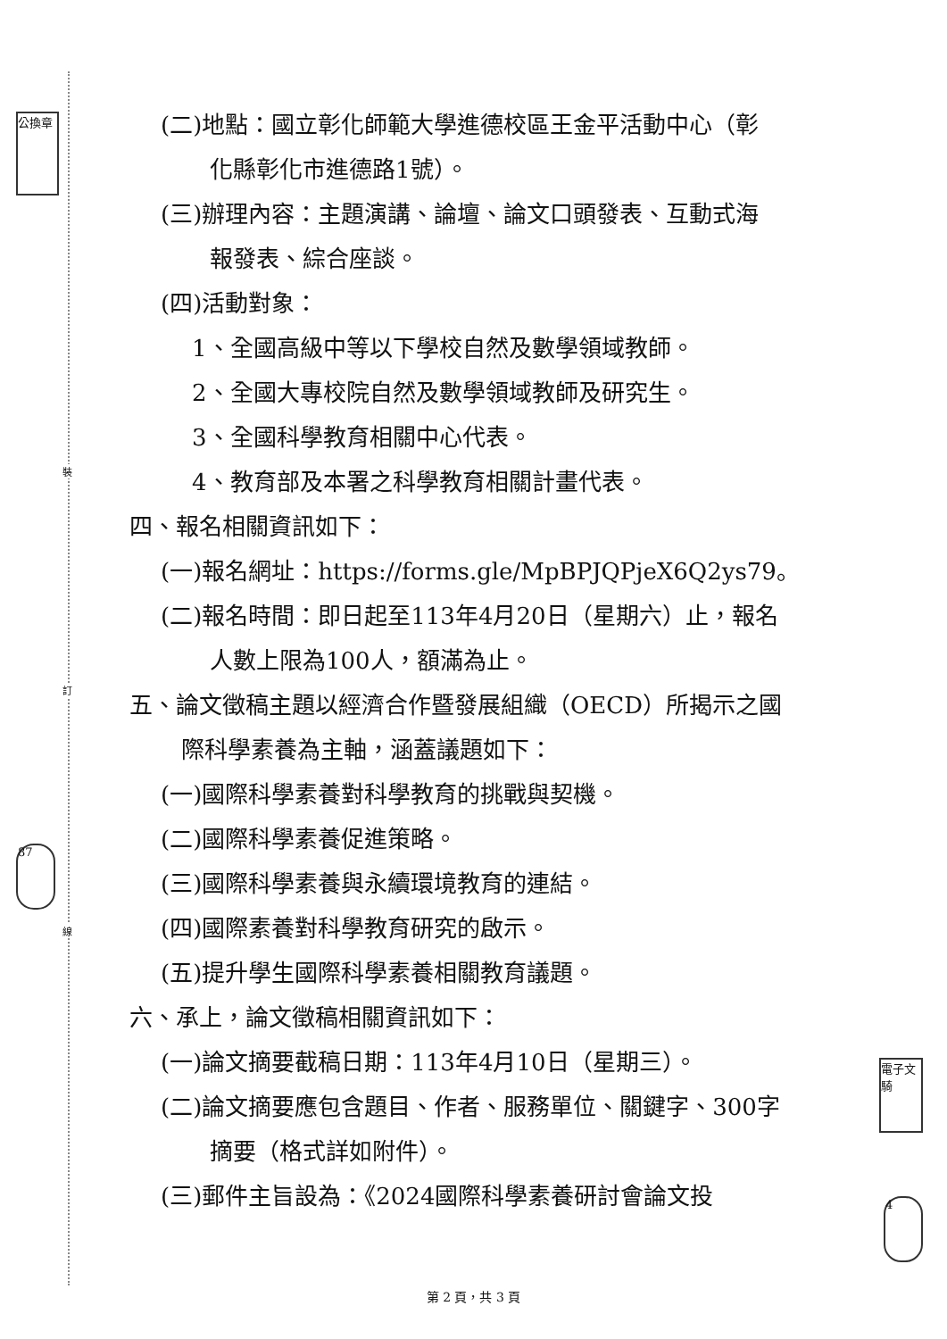裝
訂
線
公換章
87
電子文騎
4
(二)地點：國立彰化師範大學進德校區王金平活動中心（彰
化縣彰化市進德路1號）。
(三)辦理內容：主題演講、論壇、論文口頭發表、互動式海
報發表、綜合座談。
(四)活動對象：
1、全國高級中等以下學校自然及數學領域教師。
2、全國大專校院自然及數學領域教師及研究生。
3、全國科學教育相關中心代表。
4、教育部及本署之科學教育相關計畫代表。
四、報名相關資訊如下：
(一)報名網址：https://forms.gle/MpBPJQPjeX6Q2ys79。
(二)報名時間：即日起至113年4月20日（星期六）止，報名
人數上限為100人，額滿為止。
五、論文徵稿主題以經濟合作暨發展組織（OECD）所揭示之國
際科學素養為主軸，涵蓋議題如下：
(一)國際科學素養對科學教育的挑戰與契機。
(二)國際科學素養促進策略。
(三)國際科學素養與永續環境教育的連結。
(四)國際素養對科學教育研究的啟示。
(五)提升學生國際科學素養相關教育議題。
六、承上，論文徵稿相關資訊如下：
(一)論文摘要截稿日期：113年4月10日（星期三）。
(二)論文摘要應包含題目、作者、服務單位、關鍵字、300字
摘要（格式詳如附件）。
(三)郵件主旨設為：《2024國際科學素養研討會論文投
第 2 頁，共 3 頁